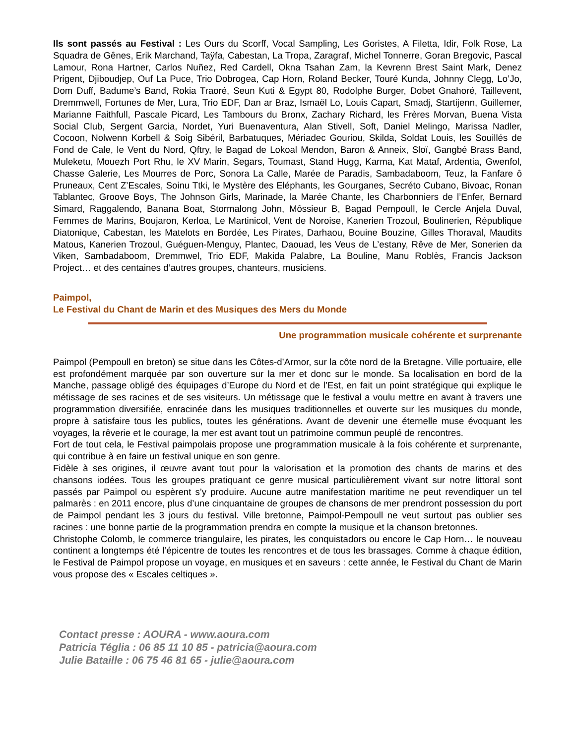Ils sont passés au Festival : Les Ours du Scorff, Vocal Sampling, Les Goristes, A Filetta, Idir, Folk Rose, La Squadra de Gênes, Erik Marchand, Taÿfa, Cabestan, La Tropa, Zaragraf, Michel Tonnerre, Goran Bregovic, Pascal Lamour, Rona Hartner, Carlos Nuñez, Red Cardell, Okna Tsahan Zam, la Kevrenn Brest Saint Mark, Denez Prigent, Djiboudjep, Ouf La Puce, Trio Dobrogea, Cap Horn, Roland Becker, Touré Kunda, Johnny Clegg, Lo’Jo, Dom Duff, Badume’s Band, Rokia Traoré, Seun Kuti & Egypt 80, Rodolphe Burger, Dobet Gnahoré, Taillevent, Dremmwell, Fortunes de Mer, Lura, Trio EDF, Dan ar Braz, Ismaël Lo, Louis Capart, Smadj, Startijenn, Guillemer, Marianne Faithfull, Pascale Picard, Les Tambours du Bronx, Zachary Richard, les Frères Morvan, Buena Vista Social Club, Sergent Garcia, Nordet, Yuri Buenaventura, Alan Stivell, Soft, Daniel Melingo, Marissa Nadler, Cocoon, Nolwenn Korbell & Soig Sibéril, Barbatuques, Mériadec Gouriou, Skilda, Soldat Louis, les Souillés de Fond de Cale, le Vent du Nord, Qftry, le Bagad de Lokoal Mendon, Baron & Anneix, Sloï, Gangbé Brass Band, Muleketu, Mouezh Port Rhu, le XV Marin, Segars, Toumast, Stand Hugg, Karma, Kat Mataf, Ardentia, Gwenfol, Chasse Galerie, Les Mourres de Porc, Sonora La Calle, Marée de Paradis, Sambadaboom, Teuz, la Fanfare ô Pruneaux, Cent Z’Escales, Soinu Ttki, le Mystère des Eléphants, les Gourganes, Secréto Cubano, Bivoac, Ronan Tablantec, Groove Boys, The Johnson Girls, Marinade, la Marée Chante, les Charbonniers de l’Enfer, Bernard Simard, Raggalendo, Banana Boat, Stormalong John, Môssieur B, Bagad Pempoull, le Cercle Anjela Duval, Femmes de Marins, Boujaron, Kerloa, Le Martinicol, Vent de Noroise, Kanerien Trozoul, Boulinerien, République Diatonique, Cabestan, les Matelots en Bordée, Les Pirates, Darhaou, Bouine Bouzine, Gilles Thoraval, Maudits Matous, Kanerien Trozoul, Guéguen-Menguy, Plantec, Daouad, les Veus de L’estany, Rêve de Mer, Sonerien da Viken, Sambadaboom, Dremmwel, Trio EDF, Makida Palabre, La Bouline, Manu Roblès, Francis Jackson Project… et des centaines d’autres groupes, chanteurs, musiciens.
Paimpol,
Le Festival du Chant de Marin et des Musiques des Mers du Monde
Une programmation musicale cohérente et surprenante
Paimpol (Pempoull en breton) se situe dans les Côtes-d’Armor, sur la côte nord de la Bretagne. Ville portuaire, elle est profondément marquée par son ouverture sur la mer et donc sur le monde. Sa localisation en bord de la Manche, passage obligé des équipages d’Europe du Nord et de l’Est, en fait un point stratégique qui explique le métissage de ses racines et de ses visiteurs. Un métissage que le festival a voulu mettre en avant à travers une programmation diversifiée, enracinée dans les musiques traditionnelles et ouverte sur les musiques du monde, propre à satisfaire tous les publics, toutes les générations. Avant de devenir une éternelle muse évoquant les voyages, la rêverie et le courage, la mer est avant tout un patrimoine commun peuplé de rencontres.
Fort de tout cela, le Festival paimpolais propose une programmation musicale à la fois cohérente et surprenante, qui contribue à en faire un festival unique en son genre.
Fidèle à ses origines, il œuvre avant tout pour la valorisation et la promotion des chants de marins et des chansons iodées. Tous les groupes pratiquant ce genre musical particulièrement vivant sur notre littoral sont passés par Paimpol ou espèrent s’y produire. Aucune autre manifestation maritime ne peut revendiquer un tel palmarès : en 2011 encore, plus d’une cinquantaine de groupes de chansons de mer prendront possession du port de Paimpol pendant les 3 jours du festival. Ville bretonne, Paimpol-Pempoull ne veut surtout pas oublier ses racines : une bonne partie de la programmation prendra en compte la musique et la chanson bretonnes.
Christophe Colomb, le commerce triangulaire, les pirates, les conquistadors ou encore le Cap Horn… le nouveau continent a longtemps été l’épicentre de toutes les rencontres et de tous les brassages. Comme à chaque édition, le Festival de Paimpol propose un voyage, en musiques et en saveurs : cette année, le Festival du Chant de Marin vous propose des « Escales celtiques ».
Contact presse : AOURA - www.aoura.com
Patricia Téglia : 06 85 11 10 85 - patricia@aoura.com
Julie Bataille : 06 75 46 81 65 - julie@aoura.com